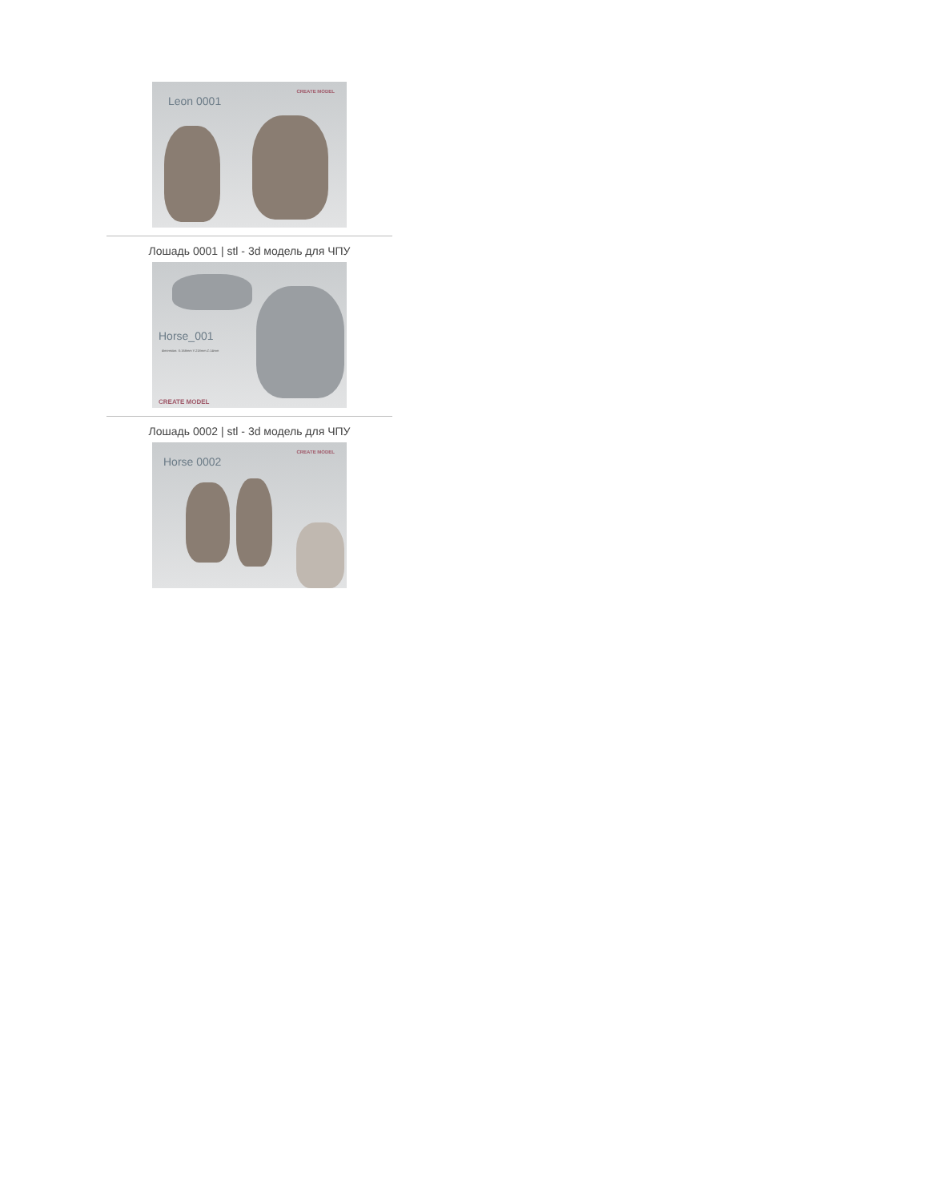Leon 0001
CREATE MODEL
Лошадь 0001 | stl - 3d модель для ЧПУ
Horse_001
dimension: X:168mm Y:218mm Z:14mm
CREATE MODEL
Лошадь 0002 | stl - 3d модель для ЧПУ
Horse 0002
CREATE MODEL